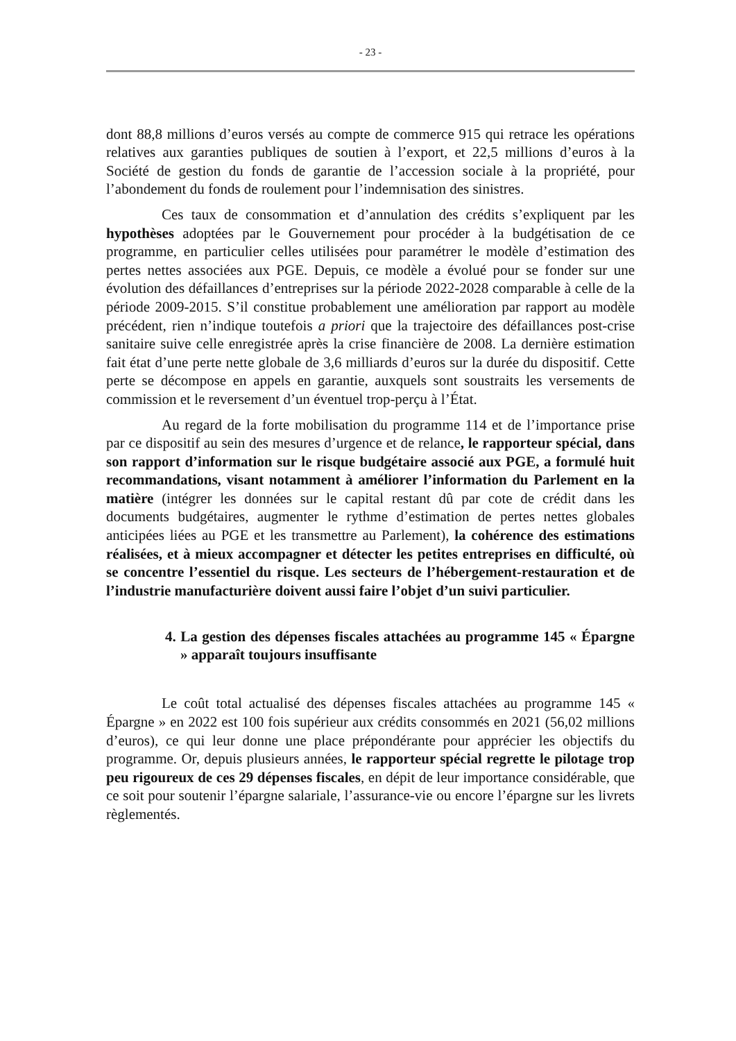- 23 -
dont 88,8 millions d’euros versés au compte de commerce 915 qui retrace les opérations relatives aux garanties publiques de soutien à l’export, et 22,5 millions d’euros à la Société de gestion du fonds de garantie de l’accession sociale à la propriété, pour l’abondement du fonds de roulement pour l’indemnisation des sinistres.
Ces taux de consommation et d’annulation des crédits s’expliquent par les hypothèses adoptées par le Gouvernement pour procéder à la budgétisation de ce programme, en particulier celles utilisées pour paramétrer le modèle d’estimation des pertes nettes associées aux PGE. Depuis, ce modèle a évolué pour se fonder sur une évolution des défaillances d’entreprises sur la période 2022-2028 comparable à celle de la période 2009-2015. S’il constitue probablement une amélioration par rapport au modèle précédent, rien n’indique toutefois a priori que la trajectoire des défaillances post-crise sanitaire suive celle enregistrée après la crise financière de 2008. La dernière estimation fait état d’une perte nette globale de 3,6 milliards d’euros sur la durée du dispositif. Cette perte se décompose en appels en garantie, auxquels sont soustraits les versements de commission et le reversement d’un éventuel trop-perçu à l’État.
Au regard de la forte mobilisation du programme 114 et de l’importance prise par ce dispositif au sein des mesures d’urgence et de relance, le rapporteur spécial, dans son rapport d’information sur le risque budgétaire associé aux PGE, a formulé huit recommandations, visant notamment à améliorer l’information du Parlement en la matière (intégrer les données sur le capital restant dû par cote de crédit dans les documents budgétaires, augmenter le rythme d’estimation de pertes nettes globales anticipées liées au PGE et les transmettre au Parlement), la cohérence des estimations réalisées, et à mieux accompagner et détecter les petites entreprises en difficulté, où se concentre l’essentiel du risque. Les secteurs de l’hébergement-restauration et de l’industrie manufacturière doivent aussi faire l’objet d’un suivi particulier.
4. La gestion des dépenses fiscales attachées au programme 145 « Épargne » apparaît toujours insuffisante
Le coût total actualisé des dépenses fiscales attachées au programme 145 « Épargne » en 2022 est 100 fois supérieur aux crédits consommés en 2021 (56,02 millions d’euros), ce qui leur donne une place prépondérante pour apprécier les objectifs du programme. Or, depuis plusieurs années, le rapporteur spécial regrette le pilotage trop peu rigoureux de ces 29 dépenses fiscales, en dépit de leur importance considérable, que ce soit pour soutenir l’épargne salariale, l’assurance-vie ou encore l’épargne sur les livrets règlementés.